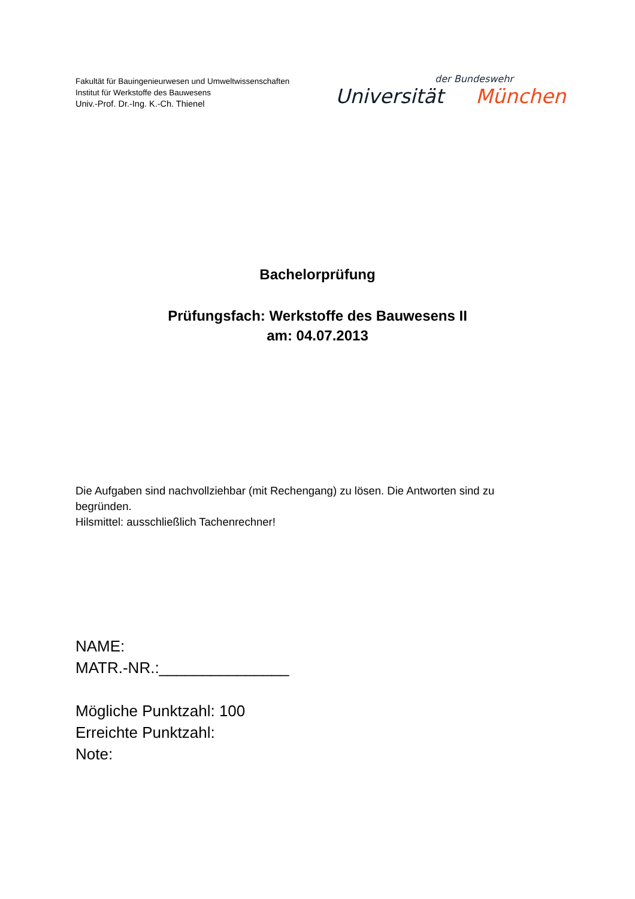Fakultät für Bauingenieurwesen und Umweltwissenschaften
Institut für Werkstoffe des Bauwesens
Univ.-Prof. Dr.-Ing. K.-Ch. Thienel
der Bundeswehr
Universität München
Bachelorprüfung
Prüfungsfach: Werkstoffe des Bauwesens II
am: 04.07.2013
Die Aufgaben sind nachvollziehbar (mit Rechengang) zu lösen. Die Antworten sind zu begründen.
Hilsmittel: ausschließlich Tachenrechner!
NAME:
MATR.-NR.:_______________
Mögliche Punktzahl: 100
Erreichte Punktzahl:
Note: